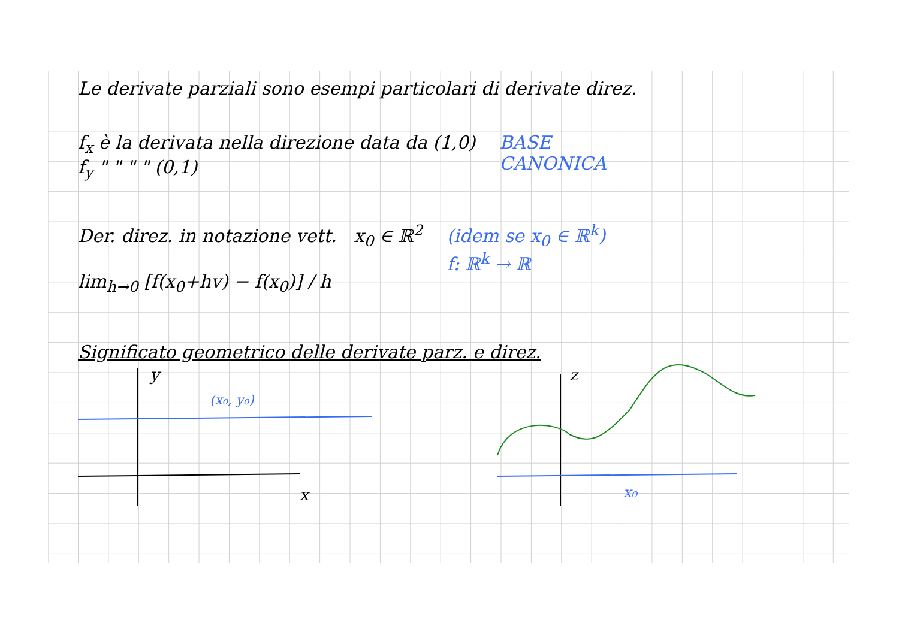Le derivate parziali sono esempi particolari di derivate direz.
f<sub>x</sub> è la derivata nella direzione data da (1,0)
f<sub>y</sub> " " " " (0,1)
BASE
CANONICA
Der. direz. in notazione vett. x<sub>0</sub> ∈ ℝ<sup>2</sup>
lim<sub>h→0</sub> [f(x<sub>0</sub>+hv) − f(x<sub>0</sub>)] / h
(idem se x<sub>0</sub> ∈ ℝ<sup>k</sup>)
f: ℝ<sup>k</sup> → ℝ
Significato geometrico delle derivate parz. e direz.
y
x
(x₀, y₀)
z
x₀